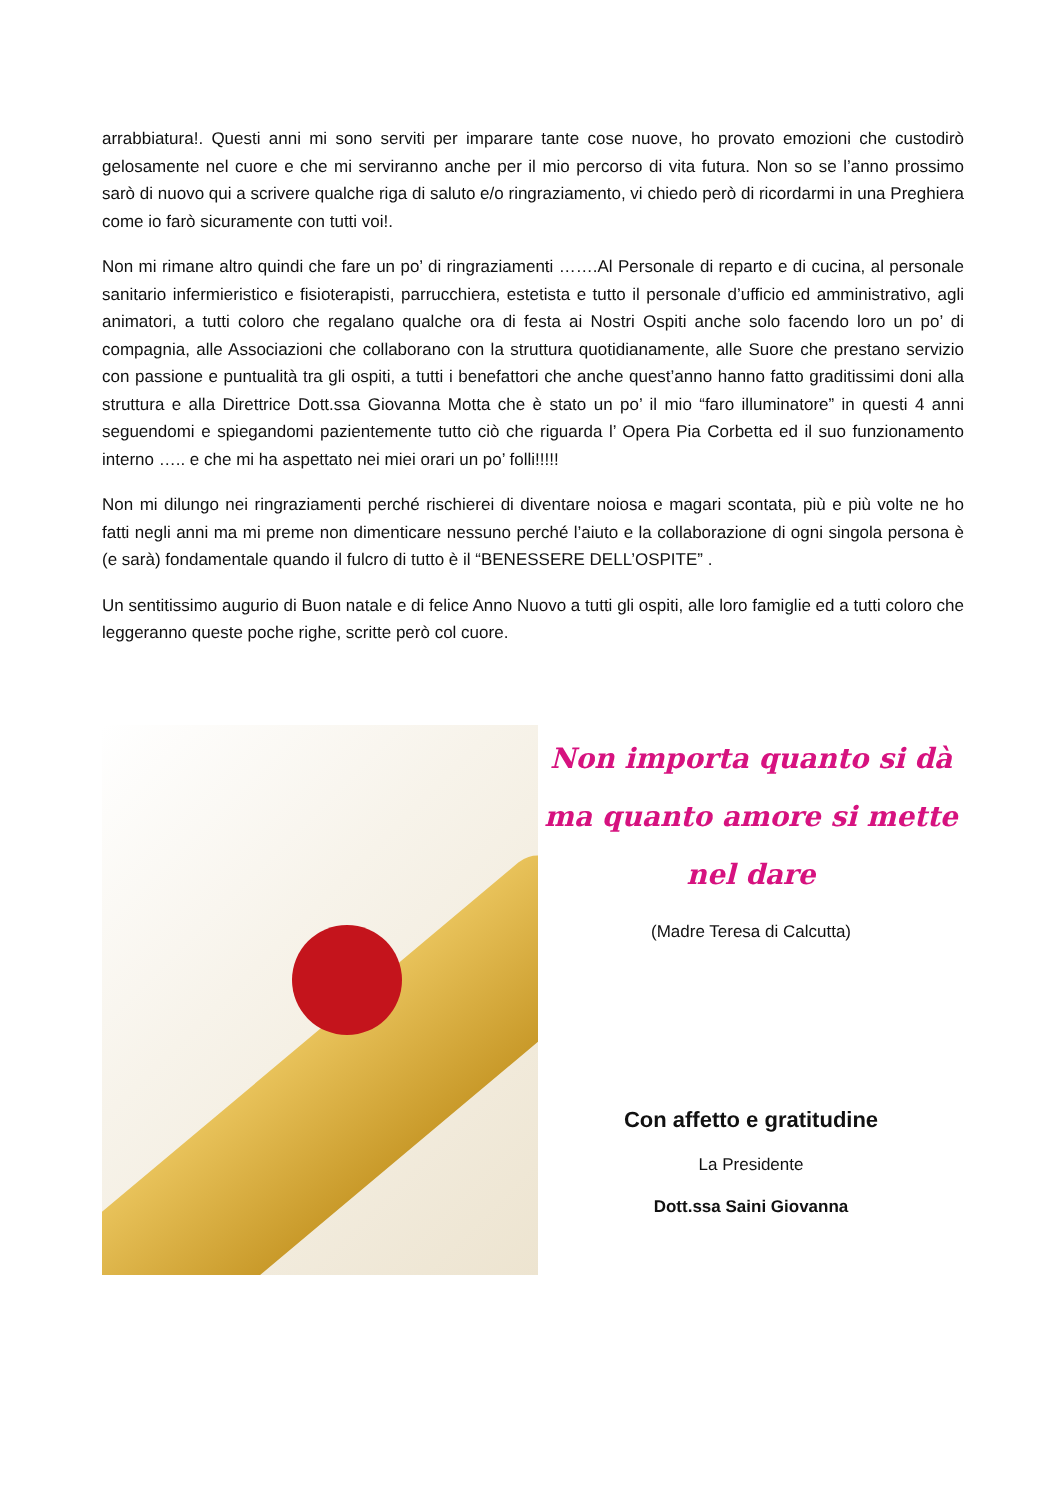arrabbiatura!. Questi anni mi sono serviti per imparare tante cose nuove, ho provato emozioni che custodirò gelosamente nel cuore e che mi serviranno anche per il mio percorso di vita futura. Non so se l’anno prossimo sarò di nuovo qui a scrivere qualche riga di saluto e/o ringraziamento, vi chiedo però di ricordarmi in una Preghiera come io farò sicuramente con tutti voi!.
Non mi rimane altro quindi che fare un po’ di ringraziamenti …….Al Personale di reparto e di cucina, al personale sanitario infermieristico e fisioterapisti, parrucchiera, estetista e tutto il personale d’ufficio ed amministrativo, agli animatori, a tutti coloro che regalano qualche ora di festa ai Nostri Ospiti anche solo facendo loro un po’ di compagnia, alle Associazioni che collaborano con la struttura quotidianamente, alle Suore che prestano servizio con passione e puntualità tra gli ospiti, a tutti i benefattori che anche quest’anno hanno fatto graditissimi doni alla struttura e alla Direttrice Dott.ssa Giovanna Motta che è stato un po’ il mio “faro illuminatore” in questi 4 anni seguendomi e spiegandomi pazientemente tutto ciò che riguarda l’ Opera Pia Corbetta ed il suo funzionamento interno ….. e che mi ha aspettato nei miei orari un po’ folli!!!!!
Non mi dilungo nei ringraziamenti perché rischierei di diventare noiosa e magari scontata, più e più volte ne ho fatti negli anni ma mi preme non dimenticare nessuno perché l’aiuto e la collaborazione di ogni singola persona è (e sarà) fondamentale quando il fulcro di tutto è il “BENESSERE DELL’OSPITE” .
Un sentitissimo augurio di Buon natale e di felice Anno Nuovo a tutti gli ospiti, alle loro famiglie ed a tutti coloro che leggeranno queste poche righe, scritte però col cuore.
Non importa quanto si dà
ma quanto amore si mette nel dare
(Madre Teresa di Calcutta)
Con affetto e gratitudine
La Presidente
Dott.ssa Saini Giovanna